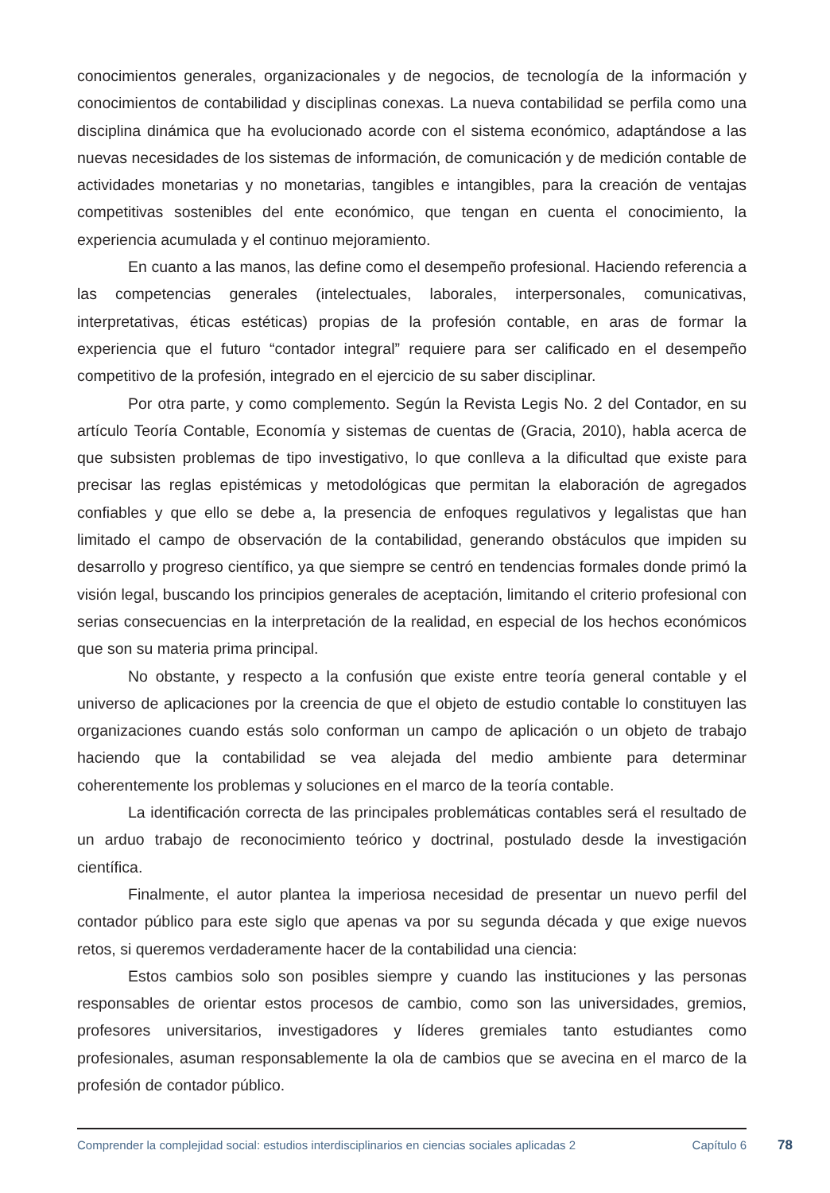conocimientos generales, organizacionales y de negocios, de tecnología de la información y conocimientos de contabilidad y disciplinas conexas. La nueva contabilidad se perfila como una disciplina dinámica que ha evolucionado acorde con el sistema económico, adaptándose a las nuevas necesidades de los sistemas de información, de comunicación y de medición contable de actividades monetarias y no monetarias, tangibles e intangibles, para la creación de ventajas competitivas sostenibles del ente económico, que tengan en cuenta el conocimiento, la experiencia acumulada y el continuo mejoramiento.
En cuanto a las manos, las define como el desempeño profesional. Haciendo referencia a las competencias generales (intelectuales, laborales, interpersonales, comunicativas, interpretativas, éticas estéticas) propias de la profesión contable, en aras de formar la experiencia que el futuro “contador integral” requiere para ser calificado en el desempeño competitivo de la profesión, integrado en el ejercicio de su saber disciplinar.
Por otra parte, y como complemento. Según la Revista Legis No. 2 del Contador, en su artículo Teoría Contable, Economía y sistemas de cuentas de (Gracia, 2010), habla acerca de que subsisten problemas de tipo investigativo, lo que conlleva a la dificultad que existe para precisar las reglas epistémicas y metodológicas que permitan la elaboración de agregados confiables y que ello se debe a, la presencia de enfoques regulativos y legalistas que han limitado el campo de observación de la contabilidad, generando obstáculos que impiden su desarrollo y progreso científico, ya que siempre se centró en tendencias formales donde primó la visión legal, buscando los principios generales de aceptación, limitando el criterio profesional con serias consecuencias en la interpretación de la realidad, en especial de los hechos económicos que son su materia prima principal.
No obstante, y respecto a la confusión que existe entre teoría general contable y el universo de aplicaciones por la creencia de que el objeto de estudio contable lo constituyen las organizaciones cuando estás solo conforman un campo de aplicación o un objeto de trabajo haciendo que la contabilidad se vea alejada del medio ambiente para determinar coherentemente los problemas y soluciones en el marco de la teoría contable.
La identificación correcta de las principales problemáticas contables será el resultado de un arduo trabajo de reconocimiento teórico y doctrinal, postulado desde la investigación científica.
Finalmente, el autor plantea la imperiosa necesidad de presentar un nuevo perfil del contador público para este siglo que apenas va por su segunda década y que exige nuevos retos, si queremos verdaderamente hacer de la contabilidad una ciencia:
Estos cambios solo son posibles siempre y cuando las instituciones y las personas responsables de orientar estos procesos de cambio, como son las universidades, gremios, profesores universitarios, investigadores y líderes gremiales tanto estudiantes como profesionales, asuman responsablemente la ola de cambios que se avecina en el marco de la profesión de contador público.
Comprender la complejidad social: estudios interdisciplinarios en ciencias sociales aplicadas 2
Capítulo 6
78